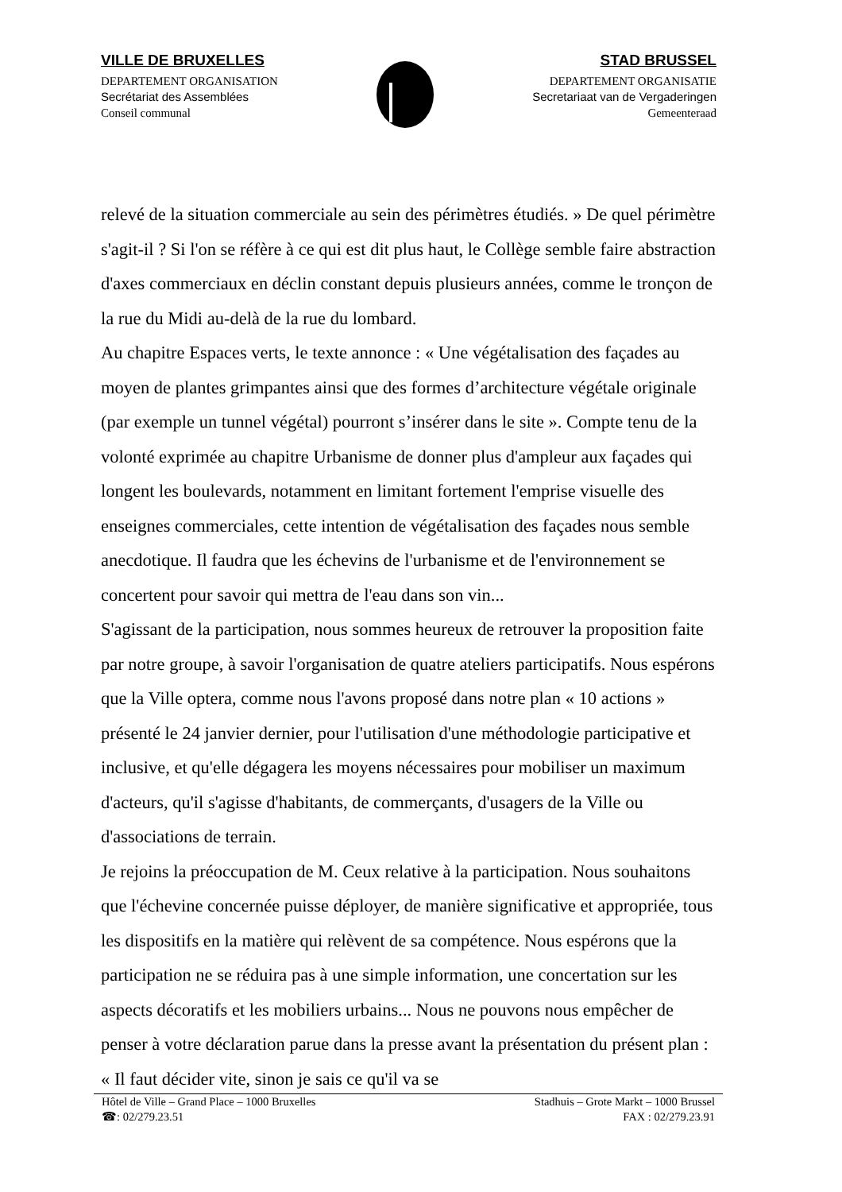VILLE DE BRUXELLES
DEPARTEMENT ORGANISATION
Secrétariat des Assemblées
Conseil communal
STAD BRUSSEL
DEPARTEMENT ORGANISATIE
Secretariaat van de Vergaderingen
Gemeenteraad
relevé de la situation commerciale au sein des périmètres étudiés. » De quel périmètre s'agit-il ? Si l'on se réfère à ce qui est dit plus haut, le Collège semble faire abstraction d'axes commerciaux en déclin constant depuis plusieurs années, comme le tronçon de la rue du Midi au-delà de la rue du lombard.
Au chapitre Espaces verts, le texte annonce : « Une végétalisation des façades au moyen de plantes grimpantes ainsi que des formes d’architecture végétale originale (par exemple un tunnel végétal) pourront s’insérer dans le site ». Compte tenu de la volonté exprimée au chapitre Urbanisme de donner plus d'ampleur aux façades qui longent les boulevards, notamment en limitant fortement l'emprise visuelle des enseignes commerciales, cette intention de végétalisation des façades nous semble anecdotique. Il faudra que les échevins de l'urbanisme et de l'environnement se concertent pour savoir qui mettra de l'eau dans son vin...
S'agissant de la participation, nous sommes heureux de retrouver la proposition faite par notre groupe, à savoir l'organisation de quatre ateliers participatifs. Nous espérons que la Ville optera, comme nous l'avons proposé dans notre plan « 10 actions » présenté le 24 janvier dernier, pour l'utilisation d'une méthodologie participative et inclusive, et qu'elle dégagera les moyens nécessaires pour mobiliser un maximum d'acteurs, qu'il s'agisse d'habitants, de commerçants, d'usagers de la Ville ou d'associations de terrain.
Je rejoins la préoccupation de M. Ceux relative à la participation. Nous souhaitons que l'échevine concernée puisse déployer, de manière significative et appropriée, tous les dispositifs en la matière qui relèvent de sa compétence. Nous espérons que la participation ne se réduira pas à une simple information, une concertation sur les aspects décoratifs et les mobiliers urbains... Nous ne pouvons nous empêcher de penser à votre déclaration parue dans la presse avant la présentation du présent plan : « Il faut décider vite, sinon je sais ce qu'il va se
Hôtel de Ville – Grand Place – 1000 Bruxelles Stadhuis – Grote Markt – 1000 Brussel
☎: 02/279.23.51 FAX : 02/279.23.91